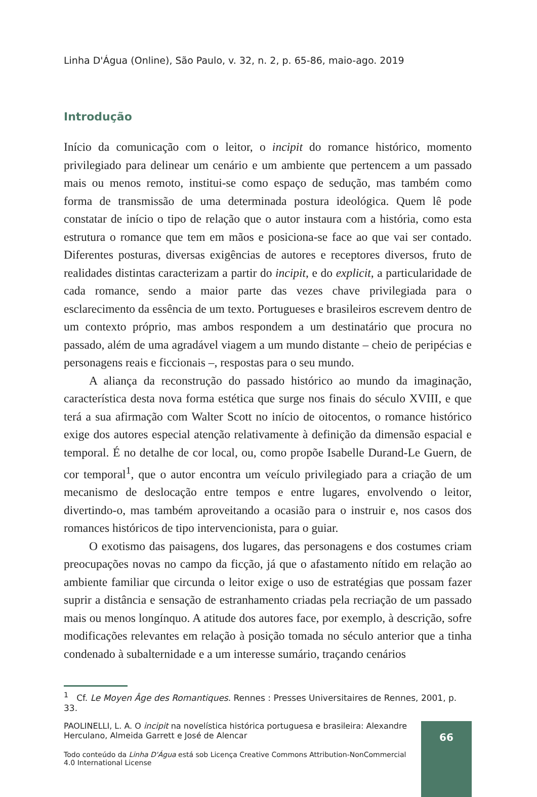Linha D'Água (Online), São Paulo, v. 32, n. 2, p. 65-86, maio-ago. 2019
Introdução
Início da comunicação com o leitor, o incipit do romance histórico, momento privilegiado para delinear um cenário e um ambiente que pertencem a um passado mais ou menos remoto, institui-se como espaço de sedução, mas também como forma de transmissão de uma determinada postura ideológica. Quem lê pode constatar de início o tipo de relação que o autor instaura com a história, como esta estrutura o romance que tem em mãos e posiciona-se face ao que vai ser contado. Diferentes posturas, diversas exigências de autores e receptores diversos, fruto de realidades distintas caracterizam a partir do incipit, e do explicit, a particularidade de cada romance, sendo a maior parte das vezes chave privilegiada para o esclarecimento da essência de um texto. Portugueses e brasileiros escrevem dentro de um contexto próprio, mas ambos respondem a um destinatário que procura no passado, além de uma agradável viagem a um mundo distante – cheio de peripécias e personagens reais e ficcionais –, respostas para o seu mundo.
A aliança da reconstrução do passado histórico ao mundo da imaginação, característica desta nova forma estética que surge nos finais do século XVIII, e que terá a sua afirmação com Walter Scott no início de oitocentos, o romance histórico exige dos autores especial atenção relativamente à definição da dimensão espacial e temporal. É no detalhe de cor local, ou, como propõe Isabelle Durand-Le Guern, de cor temporal<sup>1</sup>, que o autor encontra um veículo privilegiado para a criação de um mecanismo de deslocação entre tempos e entre lugares, envolvendo o leitor, divertindo-o, mas também aproveitando a ocasião para o instruir e, nos casos dos romances históricos de tipo intervencionista, para o guiar.
O exotismo das paisagens, dos lugares, das personagens e dos costumes criam preocupações novas no campo da ficção, já que o afastamento nítido em relação ao ambiente familiar que circunda o leitor exige o uso de estratégias que possam fazer suprir a distância e sensação de estranhamento criadas pela recriação de um passado mais ou menos longínquo. A atitude dos autores face, por exemplo, à descrição, sofre modificações relevantes em relação à posição tomada no século anterior que a tinha condenado à subalternidade e a um interesse sumário, traçando cenários
<sup>1</sup> Cf. Le Moyen Âge des Romantiques. Rennes : Presses Universitaires de Rennes, 2001, p. 33.
PAOLINELLI, L. A. O incipit na novelística histórica portuguesa e brasileira: Alexandre Herculano, Almeida Garrett e José de Alencar
Todo conteúdo da Linha D'Água está sob Licença Creative Commons Attribution-NonCommercial 4.0 International License
66